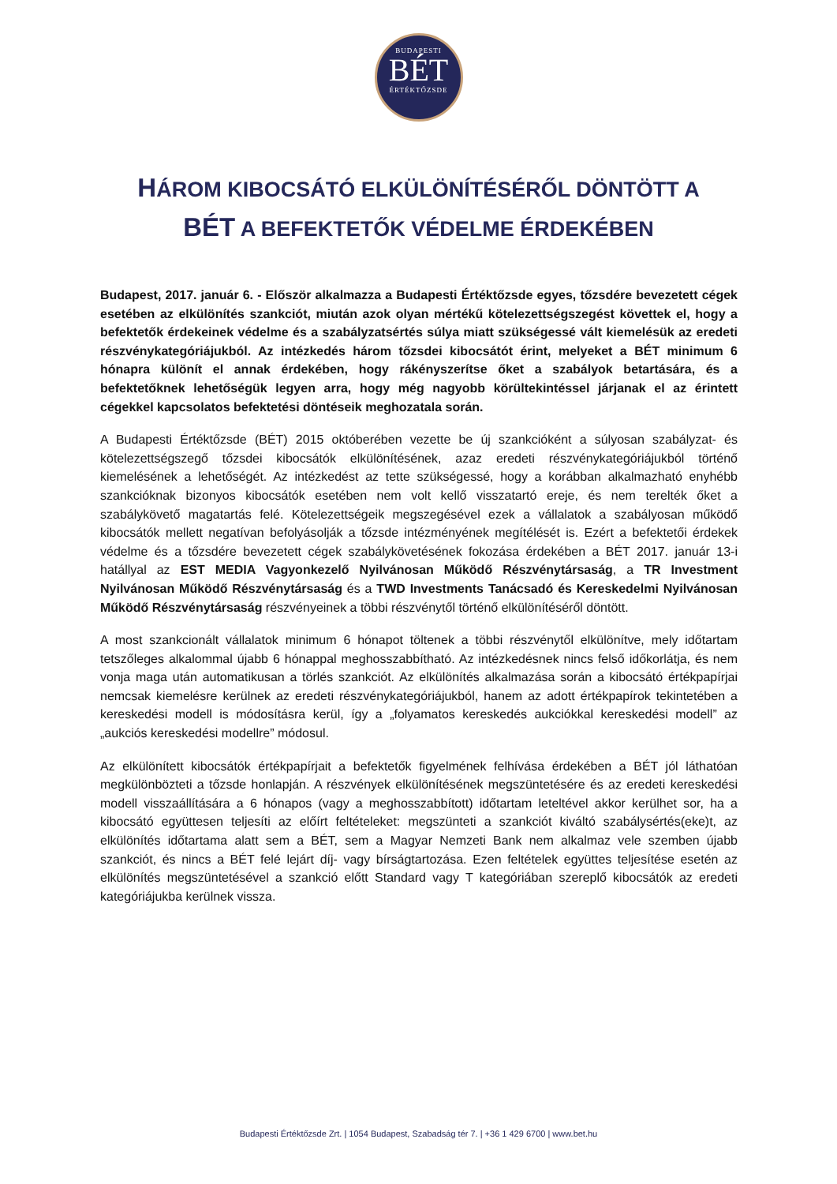BUDAPESTI
BÉT
ÉRTÉKTŐZSDE
HÁROM KIBOCSÁTÓ ELKÜLÖNÍTÉSÉRŐL DÖNTÖTT A
BÉT A BEFEKTETŐK VÉDELME ÉRDEKÉBEN
Budapest, 2017. január 6. - Először alkalmazza a Budapesti Értéktőzsde egyes, tőzsdére bevezetett cégek esetében az elkülönítés szankciót, miután azok olyan mértékű kötelezettségszegést követtek el, hogy a befektetők érdekeinek védelme és a szabályzatsértés súlya miatt szükségessé vált kiemelésük az eredeti részvénykategóriájukból. Az intézkedés három tőzsdei kibocsátót érint, melyeket a BÉT minimum 6 hónapra különít el annak érdekében, hogy rákényszerítse őket a szabályok betartására, és a befektetőknek lehetőségük legyen arra, hogy még nagyobb körültekintéssel járjanak el az érintett cégekkel kapcsolatos befektetési döntéseik meghozatala során.
A Budapesti Értéktőzsde (BÉT) 2015 októberében vezette be új szankcióként a súlyosan szabályzat- és kötelezettségszegő tőzsdei kibocsátók elkülönítésének, azaz eredeti részvénykategóriájukból történő kiemelésének a lehetőségét. Az intézkedést az tette szükségessé, hogy a korábban alkalmazható enyhébb szankcióknak bizonyos kibocsátók esetében nem volt kellő visszatartó ereje, és nem terelték őket a szabálykövető magatartás felé. Kötelezettségeik megszegésével ezek a vállalatok a szabályosan működő kibocsátók mellett negatívan befolyásolják a tőzsde intézményének megítélését is. Ezért a befektetői érdekek védelme és a tőzsdére bevezetett cégek szabálykövetésének fokozása érdekében a BÉT 2017. január 13-i hatállyal az EST MEDIA Vagyonkezelő Nyilvánosan Működő Részvénytársaság, a TR Investment Nyilvánosan Működő Részvénytársaság és a TWD Investments Tanácsadó és Kereskedelmi Nyilvánosan Működő Részvénytársaság részvényeinek a többi részvénytől történő elkülönítéséről döntött.
A most szankcionált vállalatok minimum 6 hónapot töltenek a többi részvénytől elkülönítve, mely időtartam tetszőleges alkalommal újabb 6 hónappal meghosszabbítható. Az intézkedésnek nincs felső időkorlátja, és nem vonja maga után automatikusan a törlés szankciót. Az elkülönítés alkalmazása során a kibocsátó értékpapírjai nemcsak kiemelésre kerülnek az eredeti részvénykategóriájukból, hanem az adott értékpapírok tekintetében a kereskedési modell is módosításra kerül, így a „folyamatos kereskedés aukciókkal kereskedési modell” az „aukciós kereskedési modellre” módosul.
Az elkülönített kibocsátók értékpapírjait a befektetők figyelmének felhívása érdekében a BÉT jól láthatóan megkülönbözteti a tőzsde honlapján. A részvények elkülönítésének megszüntetésére és az eredeti kereskedési modell visszaállítására a 6 hónapos (vagy a meghosszabbított) időtartam leteltével akkor kerülhet sor, ha a kibocsátó együttesen teljesíti az előírt feltételeket: megszünteti a szankciót kiváltó szabálysértés(eke)t, az elkülönítés időtartama alatt sem a BÉT, sem a Magyar Nemzeti Bank nem alkalmaz vele szemben újabb szankciót, és nincs a BÉT felé lejárt díj- vagy bírságtartozása. Ezen feltételek együttes teljesítése esetén az elkülönítés megszüntetésével a szankció előtt Standard vagy T kategóriában szereplő kibocsátók az eredeti kategóriájukba kerülnek vissza.
Budapesti Értéktőzsde Zrt. | 1054 Budapest, Szabadság tér 7. | +36 1 429 6700 | www.bet.hu